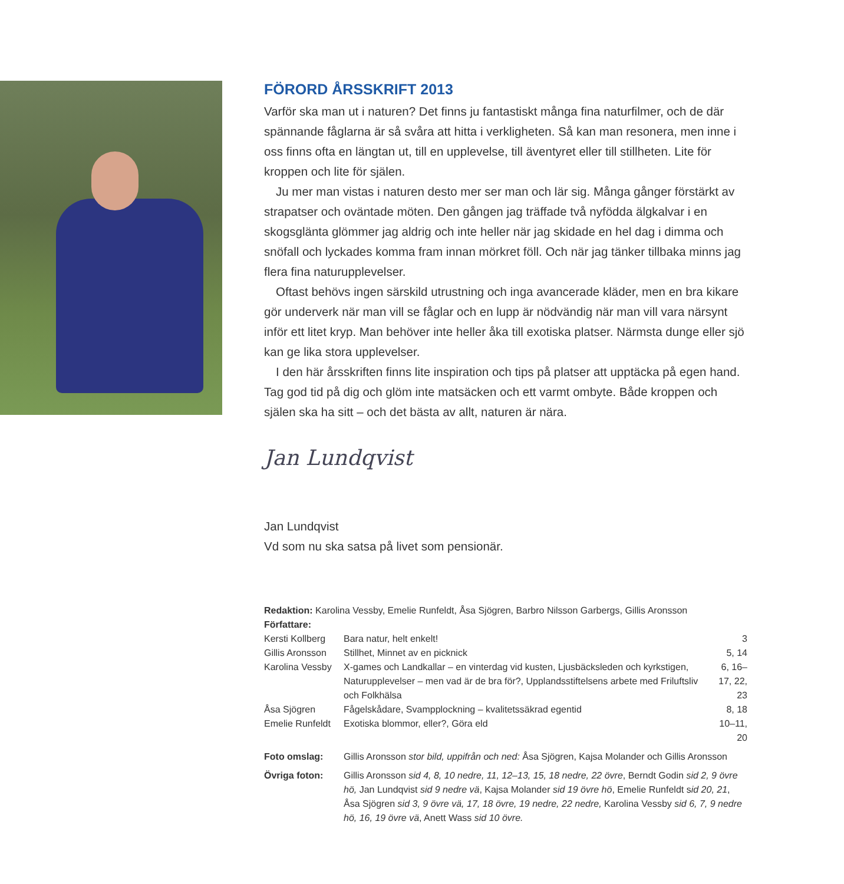FÖRORD ÅRSSKRIFT 2013
Varför ska man ut i naturen? Det finns ju fantastiskt många fina naturfilmer, och de där spännande fåglarna är så svåra att hitta i verkligheten. Så kan man resonera, men inne i oss finns ofta en längtan ut, till en upplevelse, till äventyret eller till stillheten. Lite för kroppen och lite för själen.
Ju mer man vistas i naturen desto mer ser man och lär sig. Många gånger förstärkt av strapatser och oväntade möten. Den gången jag träffade två nyfödda älgkalvar i en skogsglänta glömmer jag aldrig och inte heller när jag skidade en hel dag i dimma och snöfall och lyckades komma fram innan mörkret föll. Och när jag tänker tillbaka minns jag flera fina naturupplevelser.
Oftast behövs ingen särskild utrustning och inga avancerade kläder, men en bra kikare gör underverk när man vill se fåglar och en lupp är nödvändig när man vill vara närsynt inför ett litet kryp. Man behöver inte heller åka till exotiska platser. Närmsta dunge eller sjö kan ge lika stora upplevelser.
I den här årsskriften finns lite inspiration och tips på platser att upptäcka på egen hand. Tag god tid på dig och glöm inte matsäcken och ett varmt ombyte. Både kroppen och själen ska ha sitt – och det bästa av allt, naturen är nära.
Jan Lundqvist
Jan Lundqvist
Vd som nu ska satsa på livet som pensionär.
Redaktion: Karolina Vessby, Emelie Runfeldt, Åsa Sjögren, Barbro Nilsson Garbergs, Gillis Aronsson
Författare:
| Kersti Kollberg | Bara natur, helt enkelt! | 3 |
| Gillis Aronsson | Stillhet, Minnet av en picknick | 5, 14 |
| Karolina Vessby | X-games och Landkallar – en vinterdag vid kusten, Ljusbäcksleden och kyrkstigen, Naturupplevelser – men vad är de bra för?, Upplandsstiftelsens arbete med Friluftsliv och Folkhälsa | 6, 16–17, 22, 23 |
| Åsa Sjögren | Fågelskådare, Svampplockning – kvalitetssäkrad egentid | 8, 18 |
| Emelie Runfeldt | Exotiska blommor, eller?, Göra eld | 10–11, 20 |
| Foto omslag: | Gillis Aronsson stor bild, uppifrån och ned: Åsa Sjögren, Kajsa Molander och Gillis Aronsson | |
| Övriga foton: | Gillis Aronsson sid 4, 8, 10 nedre, 11, 12–13, 15, 18 nedre, 22 övre , Berndt Godin sid 2, 9 övre hö, Jan Lundqvist sid 9 nedre vä , Kajsa Molander sid 19 övre hö , Emelie Runfeldt s id 20, 21 , Åsa Sjögren sid 3, 9 övre vä, 17, 18 övre, 19 nedre, 22 nedre, Karolina Vessby sid 6, 7, 9 nedre hö, 16, 19 övre vä , Anett Wass sid 10 övre. | |